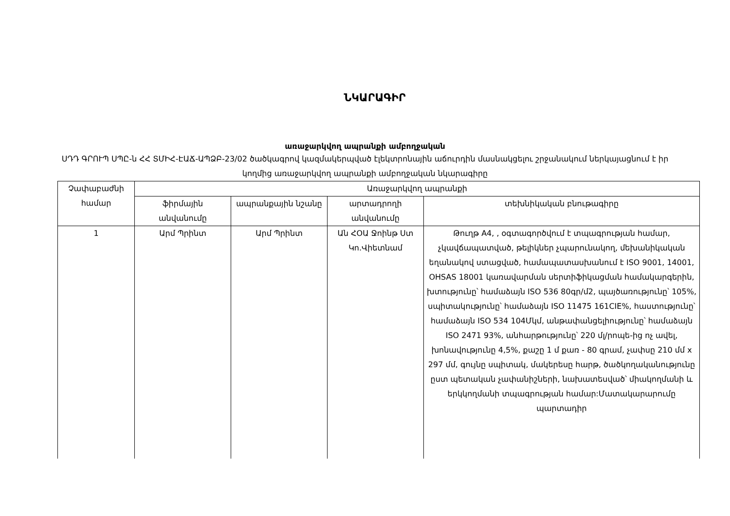ՆԿԱՐԱԳԻՐ
առաջարկվող ապրանքի ամբողջական
ՍԴԴ ԳՐՈՒՊ ՍՊԸ-ն ՀՀ ՏՄԻՀ-ԷԱՃ-ԱՊՁԲ-23/02 ծածկագրով կազմակերպված էլեկտրոնային աճուրդին մասնակցելու շրջանակում ներկայացնում է իր կողմից առաջարկվող ապրանքի ամբողջական նկարագիրը
| Չափաբաժնի համար | Առաջարկվող ապրանքի | | | |
| --- | --- | --- | --- | --- |
| | ֆիրմային անվանումը | ապրանքային նշանը | արտադրողի անվանումը | տեխնիկական բնութագիրը |
| 1 | Արմ Պրինտ | Արմ Պրինտ | Ան ՀՕԱ Ջոինթ Ստ Կո.Վիետնամ | Թուղթ A4, , օգտագործվում է տպագրության համար, չկավճապատված, թելիկներ չպարունակող, մեխանիկական եղանակով ստացված, համապատասխանում է ISO 9001, 14001, OHSAS 18001 կառավարման սերտիֆիկացման համակարգերին, խտությունը՝ համաձայն ISO 536 80գր/մ2, պայծառությունը՝ 105%, սպիտակությունը՝ համաձայն ISO 11475 161CIE%, հաստությունը՝ համաձայն ISO 534 104Մկմ, անթափանցելիությունը՝ համաձայն ISO 2471 93%, անհարթությունը՝ 220 մլ/րոպե-ից ոչ ավել, խոնավությունը 4,5%, քաշը 1 մ քառ - 80 գրամ, չափսը 210 մմ x 297 մմ, գույնը սպիտակ, մակերեսը հարթ, ծածկողականությունը ըստ պետական չափանիշների, նախատեսված՝ միակողմանի և երկկողմանի տպագրության համար:Մատակարարումը պարտադիր |